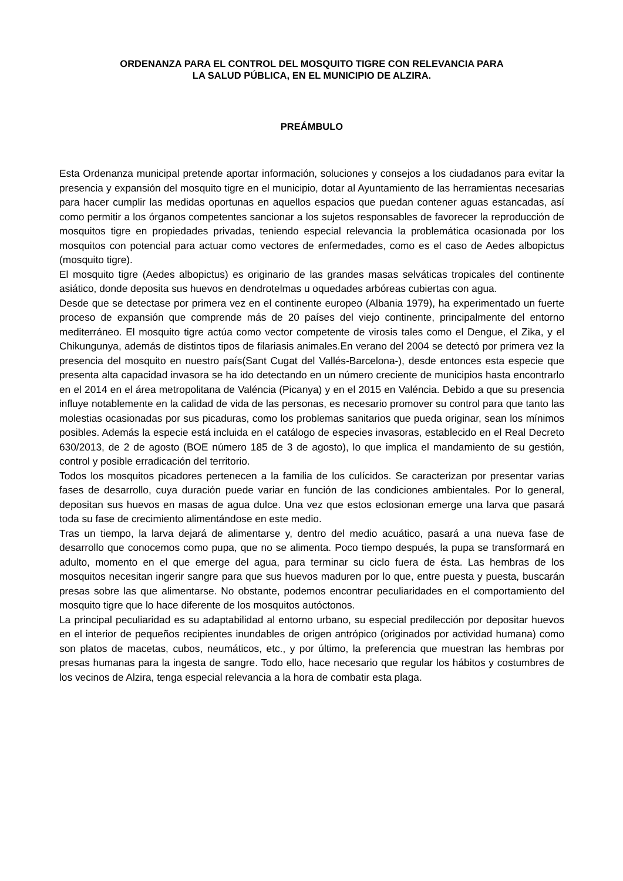ORDENANZA PARA EL CONTROL DEL MOSQUITO TIGRE CON RELEVANCIA PARA
LA SALUD PÚBLICA, EN EL MUNICIPIO DE ALZIRA.
PREÁMBULO
Esta Ordenanza municipal pretende aportar información, soluciones y consejos a los ciudadanos para evitar la presencia y expansión del mosquito tigre en el municipio, dotar al Ayuntamiento de las herramientas necesarias para hacer cumplir las medidas oportunas en aquellos espacios que puedan contener aguas estancadas, así como permitir a los órganos competentes sancionar a los sujetos responsables de favorecer la reproducción de mosquitos tigre en propiedades privadas, teniendo especial relevancia la problemática ocasionada por los mosquitos con potencial para actuar como vectores de enfermedades, como es el caso de Aedes albopictus (mosquito tigre).
El mosquito tigre (Aedes albopictus) es originario de las grandes masas selváticas tropicales del continente asiático, donde deposita sus huevos en dendrotelmas u oquedades arbóreas cubiertas con agua.
Desde que se detectase por primera vez en el continente europeo (Albania 1979), ha experimentado un fuerte proceso de expansión que comprende más de 20 países del viejo continente, principalmente del entorno mediterráneo. El mosquito tigre actúa como vector competente de virosis tales como el Dengue, el Zika, y el Chikungunya, además de distintos tipos de filariasis animales.En verano del 2004 se detectó por primera vez la presencia del mosquito en nuestro país(Sant Cugat del Vallés-Barcelona-), desde entonces esta especie que presenta alta capacidad invasora se ha ido detectando en un número creciente de municipios hasta encontrarlo en el 2014 en el área metropolitana de Valéncia (Picanya) y en el 2015 en Valéncia. Debido a que su presencia influye notablemente en la calidad de vida de las personas, es necesario promover su control para que tanto las molestias ocasionadas por sus picaduras, como los problemas sanitarios que pueda originar, sean los mínimos posibles. Además la especie está incluida en el catálogo de especies invasoras, establecido en el Real Decreto 630/2013, de 2 de agosto (BOE número 185 de 3 de agosto), lo que implica el mandamiento de su gestión, control y posible erradicación del territorio.
Todos los mosquitos picadores pertenecen a la familia de los culícidos. Se caracterizan por presentar varias fases de desarrollo, cuya duración puede variar en función de las condiciones ambientales. Por lo general, depositan sus huevos en masas de agua dulce. Una vez que estos eclosionan emerge una larva que pasará toda su fase de crecimiento alimentándose en este medio.
Tras un tiempo, la larva dejará de alimentarse y, dentro del medio acuático, pasará a una nueva fase de desarrollo que conocemos como pupa, que no se alimenta. Poco tiempo después, la pupa se transformará en adulto, momento en el que emerge del agua, para terminar su ciclo fuera de ésta. Las hembras de los mosquitos necesitan ingerir sangre para que sus huevos maduren por lo que, entre puesta y puesta, buscarán presas sobre las que alimentarse. No obstante, podemos encontrar peculiaridades en el comportamiento del mosquito tigre que lo hace diferente de los mosquitos autóctonos.
La principal peculiaridad es su adaptabilidad al entorno urbano, su especial predilección por depositar huevos en el interior de pequeños recipientes inundables de origen antrópico (originados por actividad humana) como son platos de macetas, cubos, neumáticos, etc., y por último, la preferencia que muestran las hembras por presas humanas para la ingesta de sangre. Todo ello, hace necesario que regular los hábitos y costumbres de los vecinos de Alzira, tenga especial relevancia a la hora de combatir esta plaga.